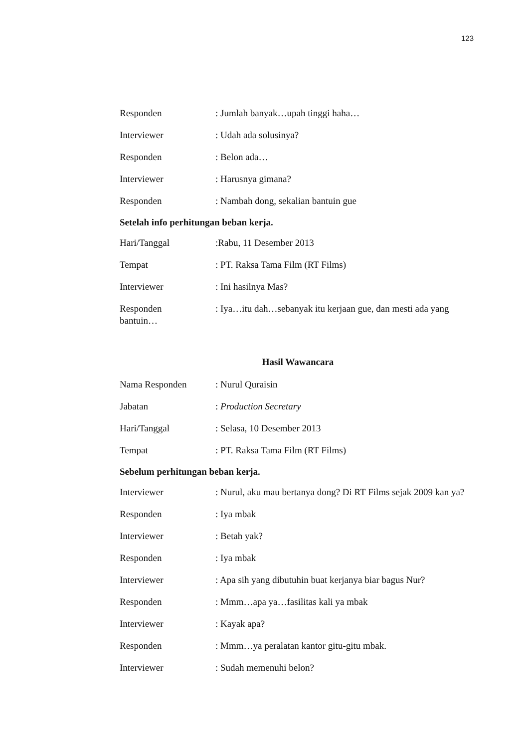123
Responden: Jumlah banyak…upah tinggi haha…
Interviewer: Udah ada solusinya?
Responden: Belon ada…
Interviewer: Harusnya gimana?
Responden: Nambah dong, sekalian bantuin gue
Setelah info perhitungan beban kerja.
Hari/Tanggal:Rabu, 11 Desember 2013
Tempat: PT. Raksa Tama Film (RT Films)
Interviewer: Ini hasilnya Mas?
Responden: Iya…itu dah…sebanyak itu kerjaan gue, dan mesti ada yang bantuin…
Hasil Wawancara
Nama Responden: Nurul Quraisin
Jabatan: Production Secretary
Hari/Tanggal: Selasa, 10 Desember 2013
Tempat: PT. Raksa Tama Film (RT Films)
Sebelum perhitungan beban kerja.
Interviewer: Nurul, aku mau bertanya dong? Di RT Films sejak 2009 kan ya?
Responden: Iya mbak
Interviewer: Betah yak?
Responden: Iya mbak
Interviewer: Apa sih yang dibutuhin buat kerjanya biar bagus Nur?
Responden: Mmm…apa ya…fasilitas kali ya mbak
Interviewer: Kayak apa?
Responden: Mmm…ya peralatan kantor gitu-gitu mbak.
Interviewer: Sudah memenuhi belon?